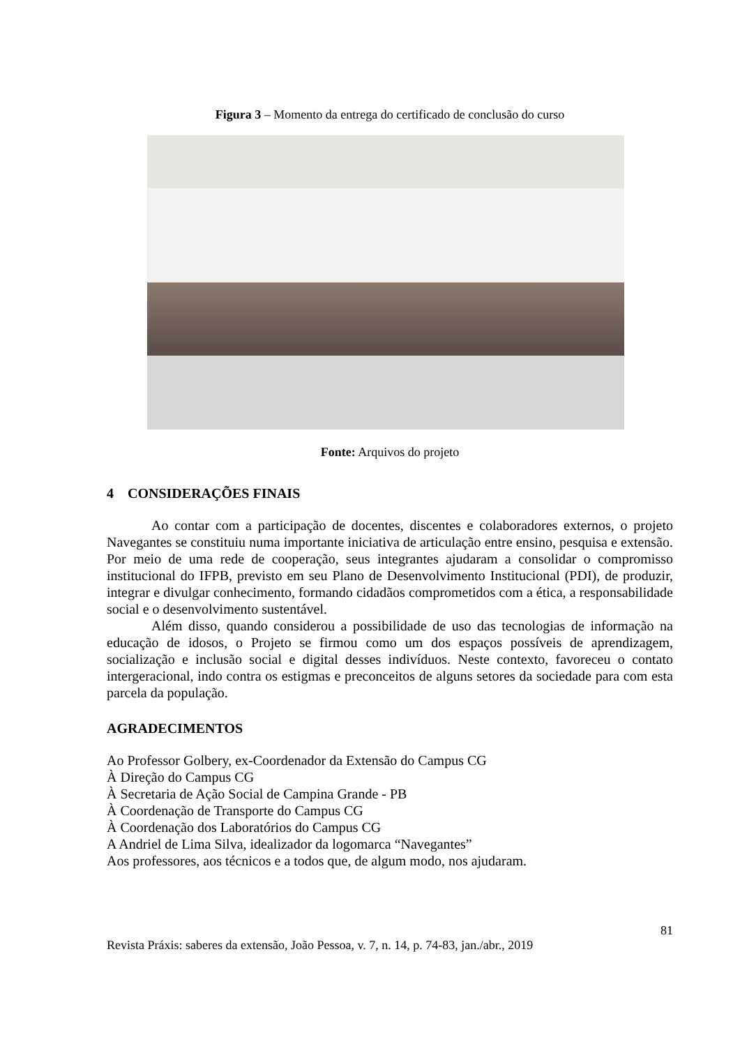Figura 3 – Momento da entrega do certificado de conclusão do curso
Fonte: Arquivos do projeto
4 CONSIDERAÇÕES FINAIS
Ao contar com a participação de docentes, discentes e colaboradores externos, o projeto Navegantes se constituiu numa importante iniciativa de articulação entre ensino, pesquisa e extensão. Por meio de uma rede de cooperação, seus integrantes ajudaram a consolidar o compromisso institucional do IFPB, previsto em seu Plano de Desenvolvimento Institucional (PDI), de produzir, integrar e divulgar conhecimento, formando cidadãos comprometidos com a ética, a responsabilidade social e o desenvolvimento sustentável.
Além disso, quando considerou a possibilidade de uso das tecnologias de informação na educação de idosos, o Projeto se firmou como um dos espaços possíveis de aprendizagem, socialização e inclusão social e digital desses indivíduos. Neste contexto, favoreceu o contato intergeracional, indo contra os estigmas e preconceitos de alguns setores da sociedade para com esta parcela da população.
AGRADECIMENTOS
Ao Professor Golbery, ex-Coordenador da Extensão do Campus CG
À Direção do Campus CG
À Secretaria de Ação Social de Campina Grande - PB
À Coordenação de Transporte do Campus CG
À Coordenação dos Laboratórios do Campus CG
A Andriel de Lima Silva, idealizador da logomarca “Navegantes”
Aos professores, aos técnicos e a todos que, de algum modo, nos ajudaram.
81
Revista Práxis: saberes da extensão, João Pessoa, v. 7, n. 14, p. 74-83, jan./abr., 2019